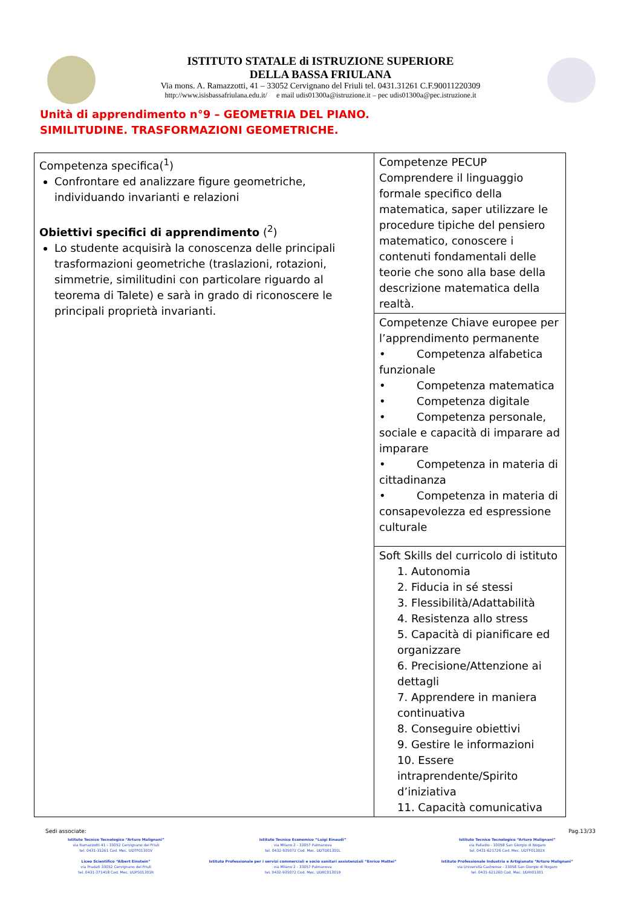ISTITUTO STATALE di ISTRUZIONE SUPERIORE
DELLA BASSA FRIULANA
Via mons. A. Ramazzotti, 41 – 33052 Cervignano del Friuli tel. 0431.31261 C.F.90011220309
http://www.isisbassafriulana.edu.it/ e mail udis01300a@istruzione.it – pec udis01300a@pec.istruzione.it
Unità di apprendimento n°9 – GEOMETRIA DEL PIANO.
SIMILITUDINE. TRASFORMAZIONI GEOMETRICHE.
| Competenza specifica(<sup>1</sup>) Confrontare ed analizzare figure geometriche, individuando invarianti e relazioni Obiettivi specifici di apprendimento (<sup>2</sup>) Lo studente acquisirà la conoscenza delle principali trasformazioni geometriche (traslazioni, rotazioni, simmetrie, similitudini con particolare riguardo al teorema di Talete) e sarà in grado di riconoscere le principali proprietà invarianti. | Competenze PECUP Comprendere il linguaggio formale specifico della matematica, saper utilizzare le procedure tipiche del pensiero matematico, conoscere i contenuti fondamentali delle teorie che sono alla base della descrizione matematica della realtà. |
| | Competenze Chiave europee per l’apprendimento permanente • Competenza alfabetica funzionale • Competenza matematica • Competenza digitale • Competenza personale, sociale e capacità di imparare ad imparare • Competenza in materia di cittadinanza • Competenza in materia di consapevolezza ed espressione culturale |
| | Soft Skills del curricolo di istituto 1. Autonomia 2. Fiducia in sé stessi 3. Flessibilità/Adattabilità 4. Resistenza allo stress 5. Capacità di pianificare ed organizzare 6. Precisione/Attenzione ai dettagli 7. Apprendere in maniera continuativa 8. Conseguire obiettivi 9. Gestire le informazioni 10. Essere intraprendente/Spirito d’iniziativa 11. Capacità comunicativa |
Sedi associate: Pag.13/33
Istituto Tecnico Tecnologico “Arturo Malignani”
via Ramazzotti 41 - 33052 Cervignano del Friuli
tel. 0431-31261 Cod. Mec. UDTF01301V
Liceo Scientifico “Albert Einstein”
via Pradati 33052 Cervignano del Friuli
tel. 0431-371418 Cod. Mec. UDPS01301R
Istituto Tecnico Economico “Luigi Einaudi”
via Milano 2 - 33057 Palmanova
tel. 0432-935072 Cod. Mec. UDTD01301L
Istituto Professionale per i servizi commerciali e socio sanitari assistenziali “Enrico Mattei”
via Milano 2 - 33057 Palmanova
tel. 0432-935072 Cod. Mec. UDRC013019
Istituto Tecnico Tecnologico “Arturo Malignani”
via Palladio - 33058 San Giorgio di Nogaro
tel. 0431-621726 Cod. Mec. UDTF01302X
Istituto Professionale Industria e Artigianato “Arturo Malignani”
via Università Castrense - 33058 San Giorgio di Nogaro
tel. 0431-621260 Cod. Mec. UDRI01301